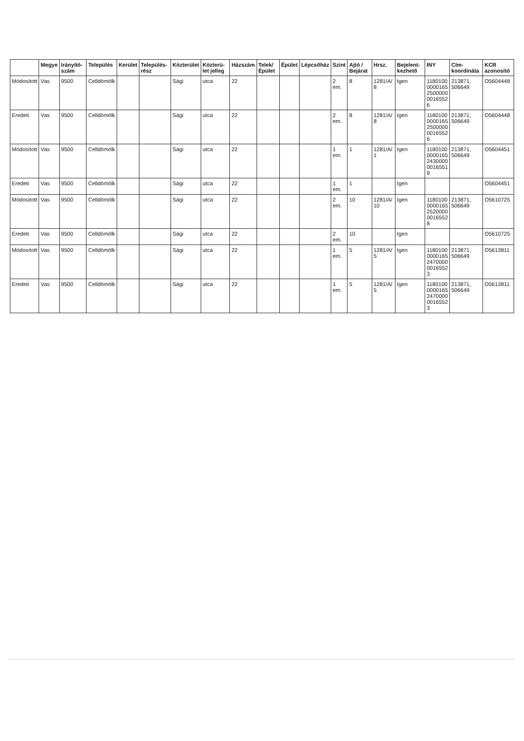| | Megye | Irányító-szám | Település | Kerület | Település-rész | Közterület | Közterü-let jelleg | Házszám | Telek/ Épület | Épület | Lépcsőház | Szint | Ajtó / Bejárat | Hrsz. | Bejelent-kezhető | INY | Cím-koordináta | KCR azonosító |
| --- | --- | --- | --- | --- | --- | --- | --- | --- | --- | --- | --- | --- | --- | --- | --- | --- | --- | --- |
| Módosított | Vas | 9500 | Celldömölk | | | Sági | utca | 22 | | | | 2 em. | 8 | 1281/A/ 8 | Igen | 1180100 0000165 2500000 0016552 6 | 213871, 506649 | O5604448 |
| Eredeti | Vas | 9500 | Celldömölk | | | Sági | utca | 22 | | | | 2 em. | 8 | 1281/A/ 8 | Igen | 1180100 0000165 2500000 0016552 6 | 213871, 506649 | O5604448 |
| Módosított | Vas | 9500 | Celldömölk | | | Sági | utca | 22 | | | | 1 em. | 1 | 1281/A/ 1 | Igen | 1180100 0000165 2430000 0016551 9 | 213871, 506649 | O5604451 |
| Eredeti | Vas | 9500 | Celldömölk | | | Sági | utca | 22 | | | | 1 em. | 1 | | Igen | | | O5604451 |
| Módosított | Vas | 9500 | Celldömölk | | | Sági | utca | 22 | | | | 2 em. | 10 | 1281/A/ 10 | Igen | 1180100 0000165 2520000 0016552 8 | 213871, 506649 | O5610725 |
| Eredeti | Vas | 9500 | Celldömölk | | | Sági | utca | 22 | | | | 2 em. | 10 | | Igen | | | O5610725 |
| Módosított | Vas | 9500 | Celldömölk | | | Sági | utca | 22 | | | | 1 em. | 5 | 1281/A/ 5 | Igen | 1180100 0000165 2470000 0016552 3 | 213871, 506649 | O5613811 |
| Eredeti | Vas | 9500 | Celldömölk | | | Sági | utca | 22 | | | | 1 em. | 5 | 1281/A/ 5 | Igen | 1180100 0000165 2470000 0016552 3 | 213871, 506649 | O5613811 |